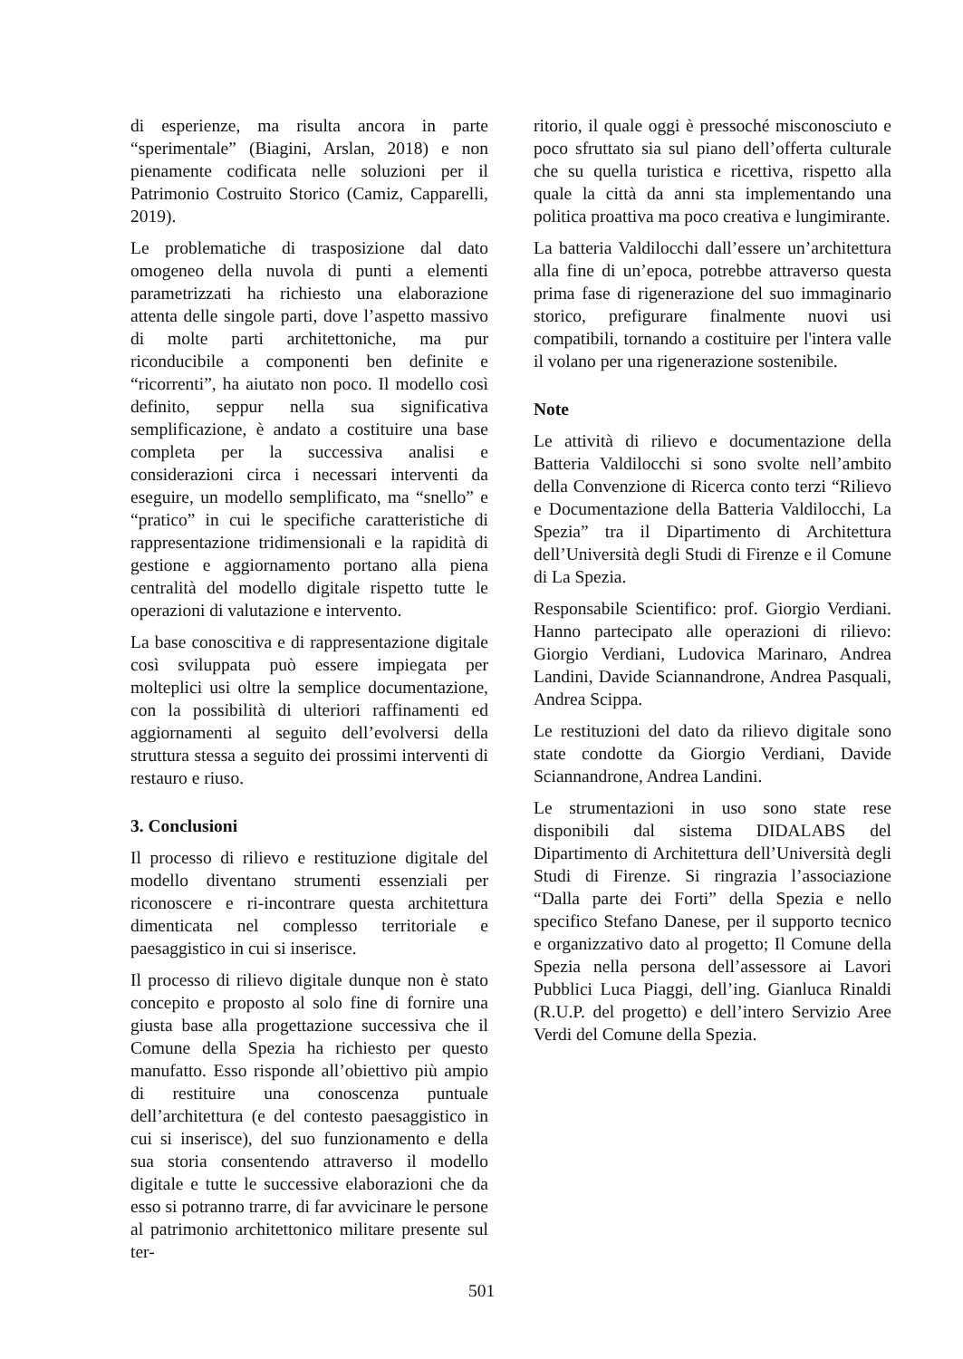di esperienze, ma risulta ancora in parte “sperimentale” (Biagini, Arslan, 2018) e non pienamente codificata nelle soluzioni per il Patrimonio Costruito Storico (Camiz, Capparelli, 2019).
Le problematiche di trasposizione dal dato omogeneo della nuvola di punti a elementi parametrizzati ha richiesto una elaborazione attenta delle singole parti, dove l’aspetto massivo di molte parti architettoniche, ma pur riconducibile a componenti ben definite e “ricorrenti”, ha aiutato non poco. Il modello così definito, seppur nella sua significativa semplificazione, è andato a costituire una base completa per la successiva analisi e considerazioni circa i necessari interventi da eseguire, un modello semplificato, ma “snello” e “pratico” in cui le specifiche caratteristiche di rappresentazione tridimensionali e la rapidità di gestione e aggiornamento portano alla piena centralità del modello digitale rispetto tutte le operazioni di valutazione e intervento.
La base conoscitiva e di rappresentazione digitale così sviluppata può essere impiegata per molteplici usi oltre la semplice documentazione, con la possibilità di ulteriori raffinamenti ed aggiornamenti al seguito dell’evolversi della struttura stessa a seguito dei prossimi interventi di restauro e riuso.
3. Conclusioni
Il processo di rilievo e restituzione digitale del modello diventano strumenti essenziali per riconoscere e ri-incontrare questa architettura dimenticata nel complesso territoriale e paesaggistico in cui si inserisce.
Il processo di rilievo digitale dunque non è stato concepito e proposto al solo fine di fornire una giusta base alla progettazione successiva che il Comune della Spezia ha richiesto per questo manufatto. Esso risponde all’obiettivo più ampio di restituire una conoscenza puntuale dell’architettura (e del contesto paesaggistico in cui si inserisce), del suo funzionamento e della sua storia consentendo attraverso il modello digitale e tutte le successive elaborazioni che da esso si potranno trarre, di far avvicinare le persone al patrimonio architettonico militare presente sul ter-
ritorio, il quale oggi è pressoché misconosciuto e poco sfruttato sia sul piano dell’offerta culturale che su quella turistica e ricettiva, rispetto alla quale la città da anni sta implementando una politica proattiva ma poco creativa e lungimirante.
La batteria Valdilocchi dall’essere un’architettura alla fine di un’epoca, potrebbe attraverso questa prima fase di rigenerazione del suo immaginario storico, prefigurare finalmente nuovi usi compatibili, tornando a costituire per l'intera valle il volano per una rigenerazione sostenibile.
Note
Le attività di rilievo e documentazione della Batteria Valdilocchi si sono svolte nell’ambito della Convenzione di Ricerca conto terzi “Rilievo e Documentazione della Batteria Valdilocchi, La Spezia” tra il Dipartimento di Architettura dell’Università degli Studi di Firenze e il Comune di La Spezia.
Responsabile Scientifico: prof. Giorgio Verdiani. Hanno partecipato alle operazioni di rilievo: Giorgio Verdiani, Ludovica Marinaro, Andrea Landini, Davide Sciannandrone, Andrea Pasquali, Andrea Scippa.
Le restituzioni del dato da rilievo digitale sono state condotte da Giorgio Verdiani, Davide Sciannandrone, Andrea Landini.
Le strumentazioni in uso sono state rese disponibili dal sistema DIDALABS del Dipartimento di Architettura dell’Università degli Studi di Firenze. Si ringrazia l’associazione “Dalla parte dei Forti” della Spezia e nello specifico Stefano Danese, per il supporto tecnico e organizzativo dato al progetto; Il Comune della Spezia nella persona dell’assessore ai Lavori Pubblici Luca Piaggi, dell’ing. Gianluca Rinaldi (R.U.P. del progetto) e dell’intero Servizio Aree Verdi del Comune della Spezia.
501